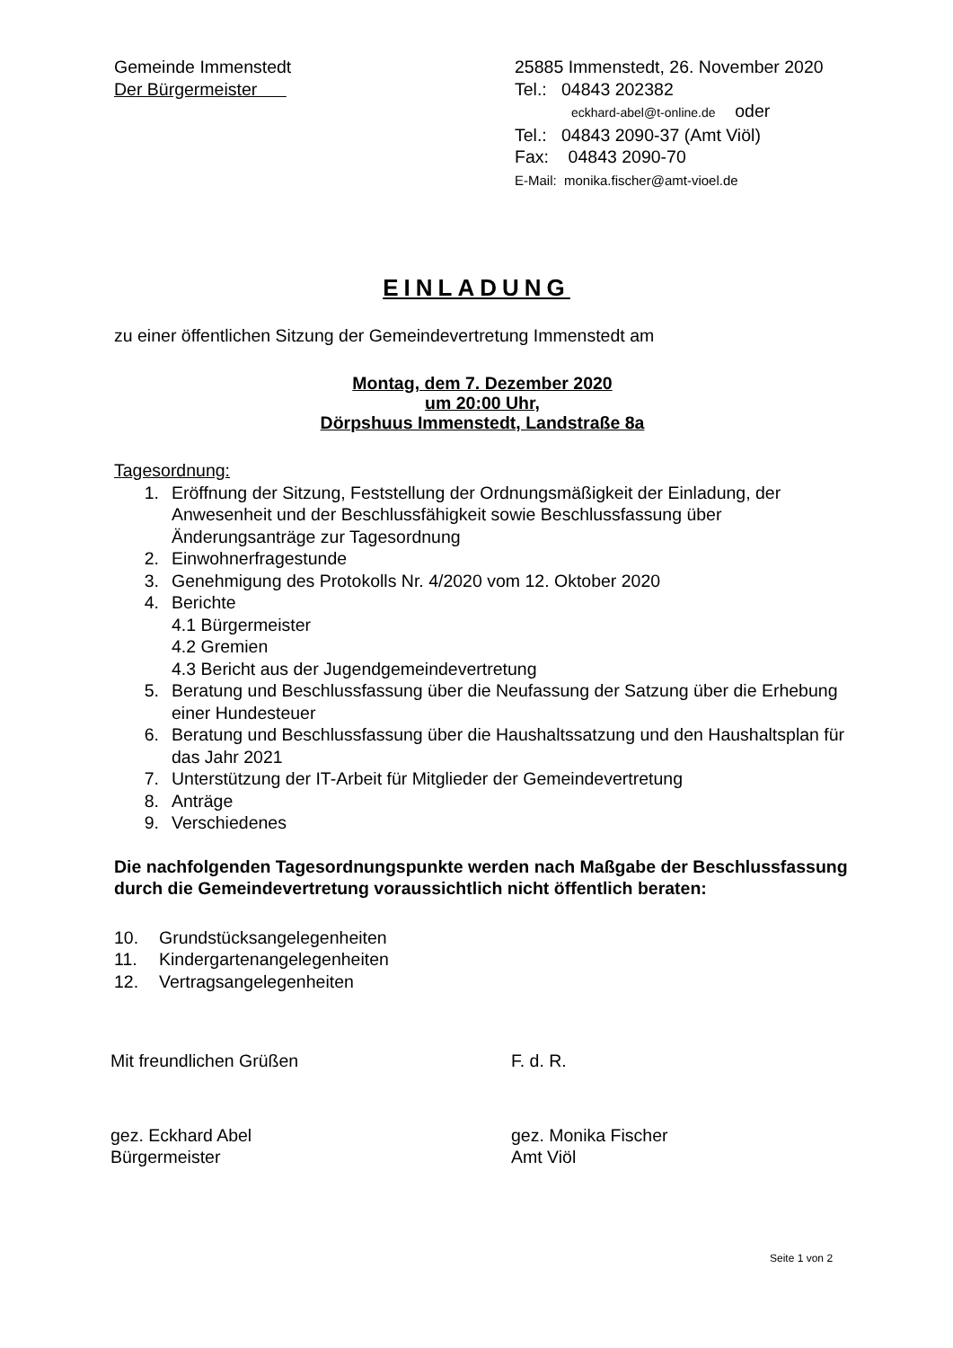Gemeinde Immenstedt
Der Bürgermeister
25885 Immenstedt, 26. November 2020
Tel.: 04843 202382
eckhard-abel@t-online.de oder
Tel.: 04843 2090-37 (Amt Viöl)
Fax: 04843 2090-70
E-Mail: monika.fischer@amt-vioel.de
EINLADUNG
zu einer öffentlichen Sitzung der Gemeindevertretung Immenstedt am
Montag, dem 7. Dezember 2020
um 20:00 Uhr,
Dörpshuus Immenstedt, Landstraße 8a
Tagesordnung:
1. Eröffnung der Sitzung, Feststellung der Ordnungsmäßigkeit der Einladung, der Anwesenheit und der Beschlussfähigkeit sowie Beschlussfassung über Änderungsanträge zur Tagesordnung
2. Einwohnerfragestunde
3. Genehmigung des Protokolls Nr. 4/2020 vom 12. Oktober 2020
4. Berichte
4.1 Bürgermeister
4.2 Gremien
4.3 Bericht aus der Jugendgemeindevertretung
5. Beratung und Beschlussfassung über die Neufassung der Satzung über die Erhebung einer Hundesteuer
6. Beratung und Beschlussfassung über die Haushaltssatzung und den Haushaltsplan für das Jahr 2021
7. Unterstützung der IT-Arbeit für Mitglieder der Gemeindevertretung
8. Anträge
9. Verschiedenes
Die nachfolgenden Tagesordnungspunkte werden nach Maßgabe der Beschlussfassung durch die Gemeindevertretung voraussichtlich nicht öffentlich beraten:
10. Grundstücksangelegenheiten
11. Kindergartenangelegenheiten
12. Vertragsangelegenheiten
Mit freundlichen Grüßen F. d. R.
gez. Eckhard Abel
Bürgermeister
gez. Monika Fischer
Amt Viöl
Seite 1 von 2